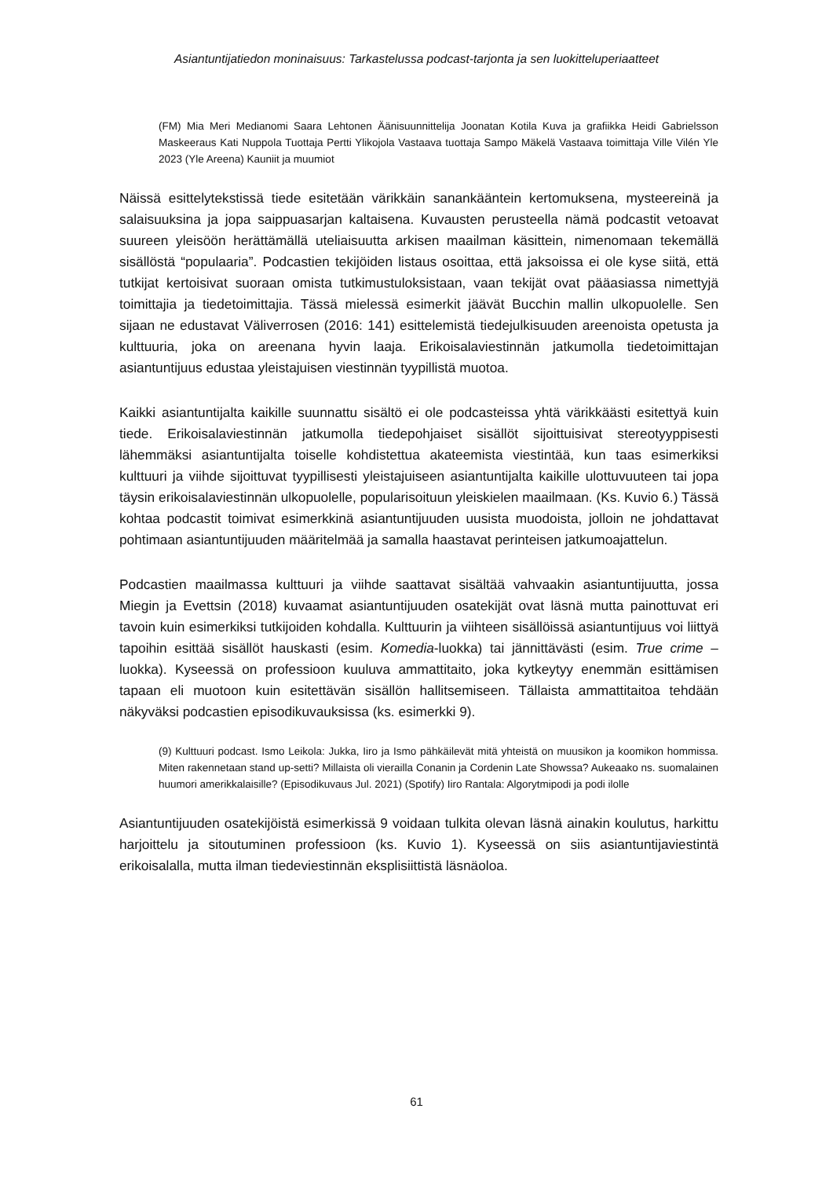Asiantuntijatiedon moninaisuus: Tarkastelussa podcast-tarjonta ja sen luokitteluperiaatteet
(FM) Mia Meri Medianomi Saara Lehtonen Äänisuunnittelija Joonatan Kotila Kuva ja grafiikka Heidi Gabrielsson Maskeeraus Kati Nuppola Tuottaja Pertti Ylikojola Vastaava tuottaja Sampo Mäkelä Vastaava toimittaja Ville Vilén Yle 2023 (Yle Areena) Kauniit ja muumiot
Näissä esittelytekstissä tiede esitetään värikkäin sanankääntein kertomuksena, mysteereinä ja salaisuuksina ja jopa saippuasarjan kaltaisena. Kuvausten perusteella nämä podcastit vetoavat suureen yleisöön herättämällä uteliaisuutta arkisen maailman käsittein, nimenomaan tekemällä sisällöstä “populaaria”. Podcastien tekijöiden listaus osoittaa, että jaksoissa ei ole kyse siitä, että tutkijat kertoisivat suoraan omista tutkimustuloksistaan, vaan tekijät ovat pääasiassa nimettyjä toimittajia ja tiedetoimittajia. Tässä mielessä esimerkit jäävät Bucchin mallin ulkopuolelle. Sen sijaan ne edustavat Väliverrosen (2016: 141) esittelemistä tiedejulkisuuden areenoista opetusta ja kulttuuria, joka on areenana hyvin laaja. Erikoisalaviestinnän jatkumolla tiedetoimittajan asiantuntijuus edustaa yleistajuisen viestinnän tyypillistä muotoa.
Kaikki asiantuntijalta kaikille suunnattu sisältö ei ole podcasteissa yhtä värikkäästi esitettyä kuin tiede. Erikoisalaviestinnän jatkumolla tiedepohjaiset sisällöt sijoittuisivat stereotyyppisesti lähemmäksi asiantuntijalta toiselle kohdistettua akateemista viestintää, kun taas esimerkiksi kulttuuri ja viihde sijoittuvat tyypillisesti yleistajuiseen asiantuntijalta kaikille ulottuvuuteen tai jopa täysin erikoisalaviestinnän ulkopuolelle, popularisoituun yleiskielen maailmaan. (Ks. Kuvio 6.) Tässä kohtaa podcastit toimivat esimerkkinä asiantuntijuuden uusista muodoista, jolloin ne johdattavat pohtimaan asiantuntijuuden määritelmää ja samalla haastavat perinteisen jatkumoajattelun.
Podcastien maailmassa kulttuuri ja viihde saattavat sisältää vahvaakin asiantuntijuutta, jossa Miegin ja Evettsin (2018) kuvaamat asiantuntijuuden osatekijät ovat läsnä mutta painottuvat eri tavoin kuin esimerkiksi tutkijoiden kohdalla. Kulttuurin ja viihteen sisällöissä asiantuntijuus voi liittyä tapoihin esittää sisällöt hauskasti (esim. Komedia-luokka) tai jännittävästi (esim. True crime –luokka). Kyseessä on professioon kuuluva ammattitaito, joka kytkeytyy enemmän esittämisen tapaan eli muotoon kuin esitettävän sisällön hallitsemiseen. Tällaista ammattitaitoa tehdään näkyväksi podcastien episodikuvauksissa (ks. esimerkki 9).
(9) Kulttuuri podcast. Ismo Leikola: Jukka, Iiro ja Ismo pähkäilevät mitä yhteistä on muusikon ja koomikon hommissa. Miten rakennetaan stand up-setti? Millaista oli vierailla Conanin ja Cordenin Late Showssa? Aukeaako ns. suomalainen huumori amerikkalaisille? (Episodikuvaus Jul. 2021) (Spotify) Iiro Rantala: Algorytmipodi ja podi ilolle
Asiantuntijuuden osatekijöistä esimerkissä 9 voidaan tulkita olevan läsnä ainakin koulutus, harkittu harjoittelu ja sitoutuminen professioon (ks. Kuvio 1). Kyseessä on siis asiantuntijaviestintä erikoisalalla, mutta ilman tiedeviestinnän eksplisiittistä läsnäoloa.
61